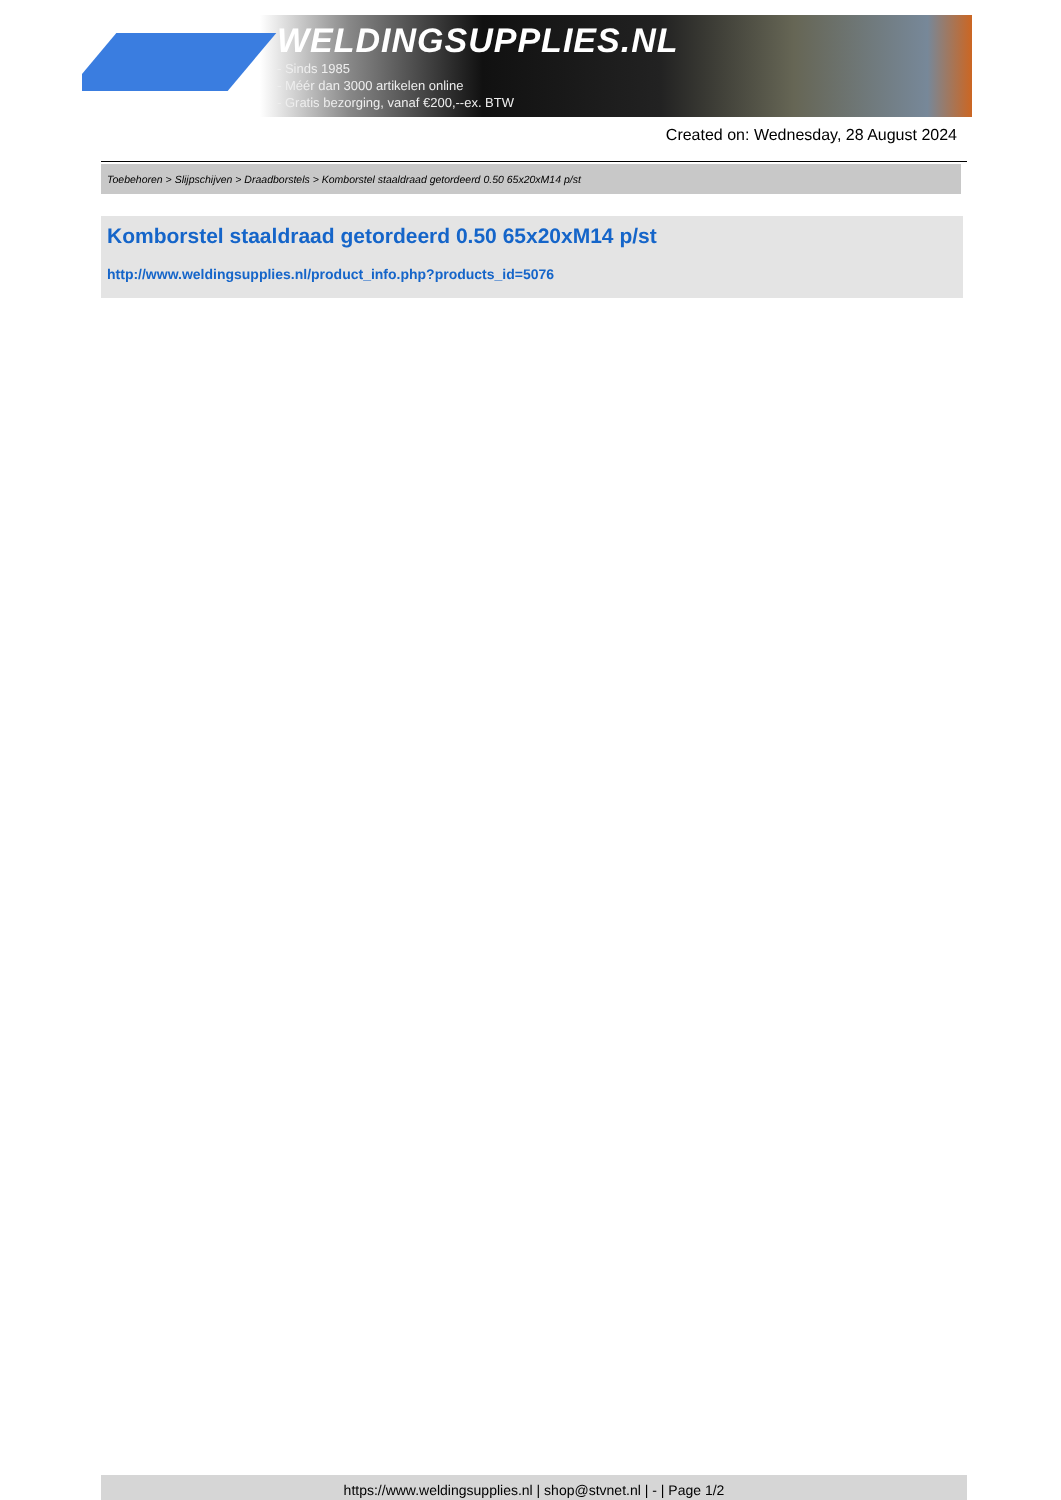WELDINGSUPPLIES.NL
- Sinds 1985
- Méér dan 3000 artikelen online
- Gratis bezorging, vanaf €200,--ex. BTW
Created on: Wednesday, 28 August 2024
Toebehoren > Slijpschijven > Draadborstels > Komborstel staaldraad getordeerd 0.50 65x20xM14 p/st
Komborstel staaldraad getordeerd 0.50 65x20xM14 p/st
http://www.weldingsupplies.nl/product_info.php?products_id=5076
https://www.weldingsupplies.nl | shop@stvnet.nl | - | Page 1/2